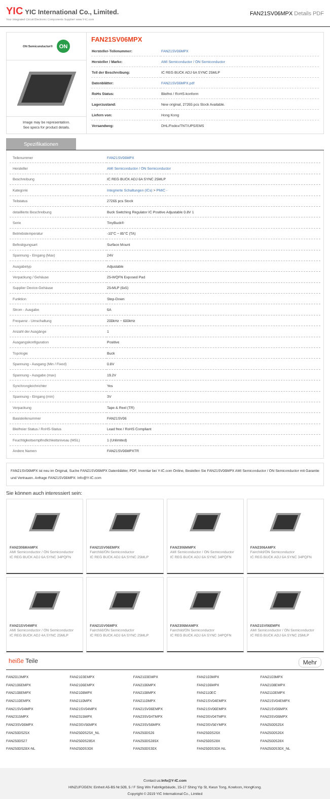YIC YIC International Co., Limited.
Your Integrated Circuit Electronic Components Supplier! www.Y-IC.com
FAN21SV06MPX Details PDF
ON Semiconductor® ON
Image may be representation.
See specs for product details.
FAN21SV06MPX
| Hersteller-Teilenummer: | FAN21SV06MPX |
| Hersteller / Marke: | AMI Semiconductor / ON Semiconductor |
| Teil der Beschreibung: | IC REG BUCK ADJ 6A SYNC 25MLP |
| Datenblätter: | FAN21SV06MPX.pdf |
| RoHs Status: | Bleifrei / RoHS-konform |
| Lagerzustand: | New original, 27265 pcs Stock Available. |
| Liefern von: | Hong Kong |
| Versandweg: | DHL/Fedex/TNT/UPS/EMS |
Spezifikationen
| Teilenummer | FAN21SV06MPX |
| Hersteller | AMI Semiconductor / ON Semiconductor |
| Beschreibung | IC REG BUCK ADJ 6A SYNC 25MLP |
| Kategorie | Integrierte Schaltungen (ICs) > PMIC - |
| Teilstatus | 27265 pcs Stock |
| detaillierte Beschreibung | Buck Switching Regulator IC Positive Adjustable 0.8V 1 |
| Serie | TinyBuck® |
| Betriebstemperatur | -10°C ~ 85°C (TA) |
| Befestigungsart | Surface Mount |
| Spannung - Eingang (Max) | 24V |
| Ausgabetyp | Adjustable |
| Verpackung / Gehäuse | 25-WQFN Exposed Pad |
| Supplier Device-Gehäuse | 25-MLP (6x5) |
| Funktion | Step-Down |
| Strom - Ausgabe | 6A |
| Frequenz - Umschaltung | 200kHz ~ 600kHz |
| Anzahl der Ausgänge | 1 |
| Ausgangskonfiguration | Positive |
| Topologie | Buck |
| Spannung - Ausgang (Min / Fixed) | 0.8V |
| Spannung - Ausgabe (max) | 19.2V |
| Synchrongleichrichter | Yes |
| Spannung - Eingang (min) | 3V |
| Verpackung | Tape & Reel (TR) |
| Basisteilenummer | FAN21SV06 |
| Bleifreier Status / RoHS-Status | Lead free / RoHS Compliant |
| Feuchtigkeitsempfindlichkeitsniveau (MSL) | 1 (Unlimited) |
| Andere Namen | FAN21SV06MPXTR |
FAN21SV06MPX ist neu im Original, Suche FAN21SV06MPX Datenblätter, PDF, Inventar bei Y-IC.com Online, Bestellen Sie FAN21SV06MPX AMI Semiconductor / ON Semiconductor mit Garantie und Vertrauen. Anfrage FAN21SV06MPX: Info@Y-IC.com
Sie können auch interessiert sein:
FAN2306MAMPX
AMI Semiconductor / ON Semiconductor
IC REG BUCK ADJ 6A SYNC 34PQFN
FAN21SV06EMPX
Fairchild/ON Semiconductor
IC REG BUCK ADJ 6A SYNC 25MLP
FAN2306MMPX
AMI Semiconductor / ON Semiconductor
IC REG BUCK ADJ 6A SYNC 34PQFN
FAN2306AMPX
Fairchild/ON Semiconductor
IC REG BUCK ADJ 6A SYNC 34PQFN
FAN21SV04MPX
AMI Semiconductor / ON Semiconductor
IC REG BUCK ADJ 4A SYNC 25MLP
FAN21SV06MPX
Fairchild/ON Semiconductor
IC REG BUCK ADJ 6A SYNC 25MLP
FAN2306MAMPX
Fairchild/ON Semiconductor
IC REG BUCK ADJ 6A SYNC 34PQFN
FAN21SV06EMPX
AMI Semiconductor / ON Semiconductor
IC REG BUCK ADJ 6A SYNC 25MLP
heiße Teile Mehr
FAN2013MPX
FAN2103EMPX
FAN2103EMPX
FAN2103MPX
FAN2103MPX
FAN2106EMPX
FAN2106EMPX
FAN2106MPX
FAN2106MPX
FAN2108EMPX
FAN2108EMPX
FAN2108MPX
FAN2108MPX
FAN2110EC
FAN2110EMPX
FAN2110EMPX
FAN2110MPX
FAN2110MPX
FAN21SV04EMPX
FAN21SV04EMPX
FAN21SV04MPX
FAN21SV04MPX
FAN21SV06EMPX
FAN21SV06EMPX
FAN21SV06MPX
FAN2315MPX
FAN2315MPX
FAN23SV04TMPX
FAN23SV04TMPX
FAN23SV06MPX
FAN23SV06MPX
FAN23SV56MPX
FAN23SV56MPX
FAN23SV56YMPX
FAN2500S25X
FAN2500S25X
FAN2500S25X_NL
FAN2500S26
FAN2500S26X
FAN2500S26X
FAN2500S27
FAN2500S285X
FAN2500S285X
FAN2500S28X
FAN2500S28X
FAN2500S28X-NL
FAN2500S30X
FAN2500S30X
FAN2500S30X-NL
FAN2500S30X_NL
Contact us:Info@Y-IC.com
HINZUFÜGEN: Einheit A5-B5 Nr.509, 5 / F Sing Win Fabrikgebäude, 15-17 Shing Yip St, Kwun Tong, Kowloon, HongKong.
Copyright © 2019 YIC International Co., Limited